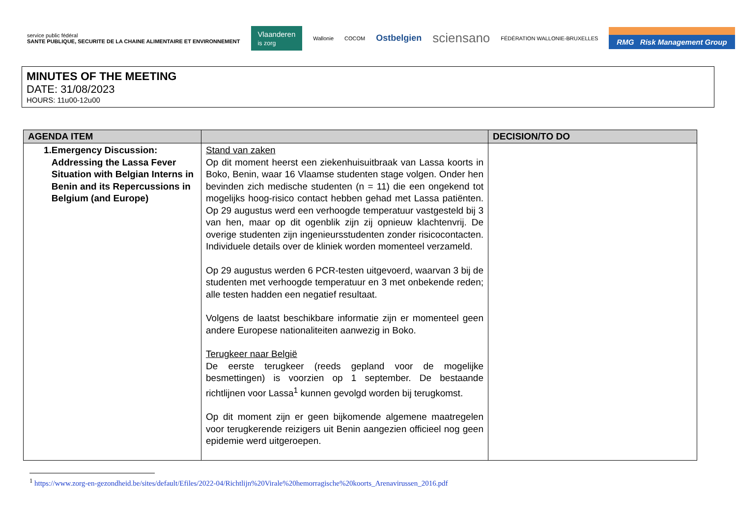service public fédéral
SANTE PUBLIQUE, SECURITE DE LA CHAINE ALIMENTAIRE ET ENVIRONNEMENT
Vlaanderen
is zorg
Wallonie COCOM
Ostbelgien
sciensano
FÉDÉRATION WALLONIE-BRUXELLES
RMG Risk Management Group
MINUTES OF THE MEETING
DATE: 31/08/2023
HOURS: 11u00-12u00
| AGENDA ITEM | | DECISION/TO DO |
| --- | --- | --- |
| 1. Emergency Discussion: Addressing the Lassa Fever Situation with Belgian Interns in Benin and its Repercussions in Belgium (and Europe) | Stand van zaken Op dit moment heerst een ziekenhuisuitbraak van Lassa koorts in Boko, Benin, waar 16 Vlaamse studenten stage volgen. Onder hen bevinden zich medische studenten (n = 11) die een ongekend tot mogelijks hoog-risico contact hebben gehad met Lassa patiënten. Op 29 augustus werd een verhoogde temperatuur vastgesteld bij 3 van hen, maar op dit ogenblik zijn zij opnieuw klachtenvrij. De overige studenten zijn ingenieursstudenten zonder risicocontacten. Individuele details over de kliniek worden momenteel verzameld. Op 29 augustus werden 6 PCR-testen uitgevoerd, waarvan 3 bij de studenten met verhoogde temperatuur en 3 met onbekende reden; alle testen hadden een negatief resultaat. Volgens de laatst beschikbare informatie zijn er momenteel geen andere Europese nationaliteiten aanwezig in Boko. Terugkeer naar België De eerste terugkeer (reeds gepland voor de mogelijke besmettingen) is voorzien op 1 september. De bestaande richtlijnen voor Lassa<sup>1</sup> kunnen gevolgd worden bij terugkomst. Op dit moment zijn er geen bijkomende algemene maatregelen voor terugkerende reizigers uit Benin aangezien officieel nog geen epidemie werd uitgeroepen. | |
<sup>1</sup> https://www.zorg-en-gezondheid.be/sites/default/Efiles/2022-04/Richtlijn%20Virale%20hemorragische%20koorts_Arenavirussen_2016.pdf